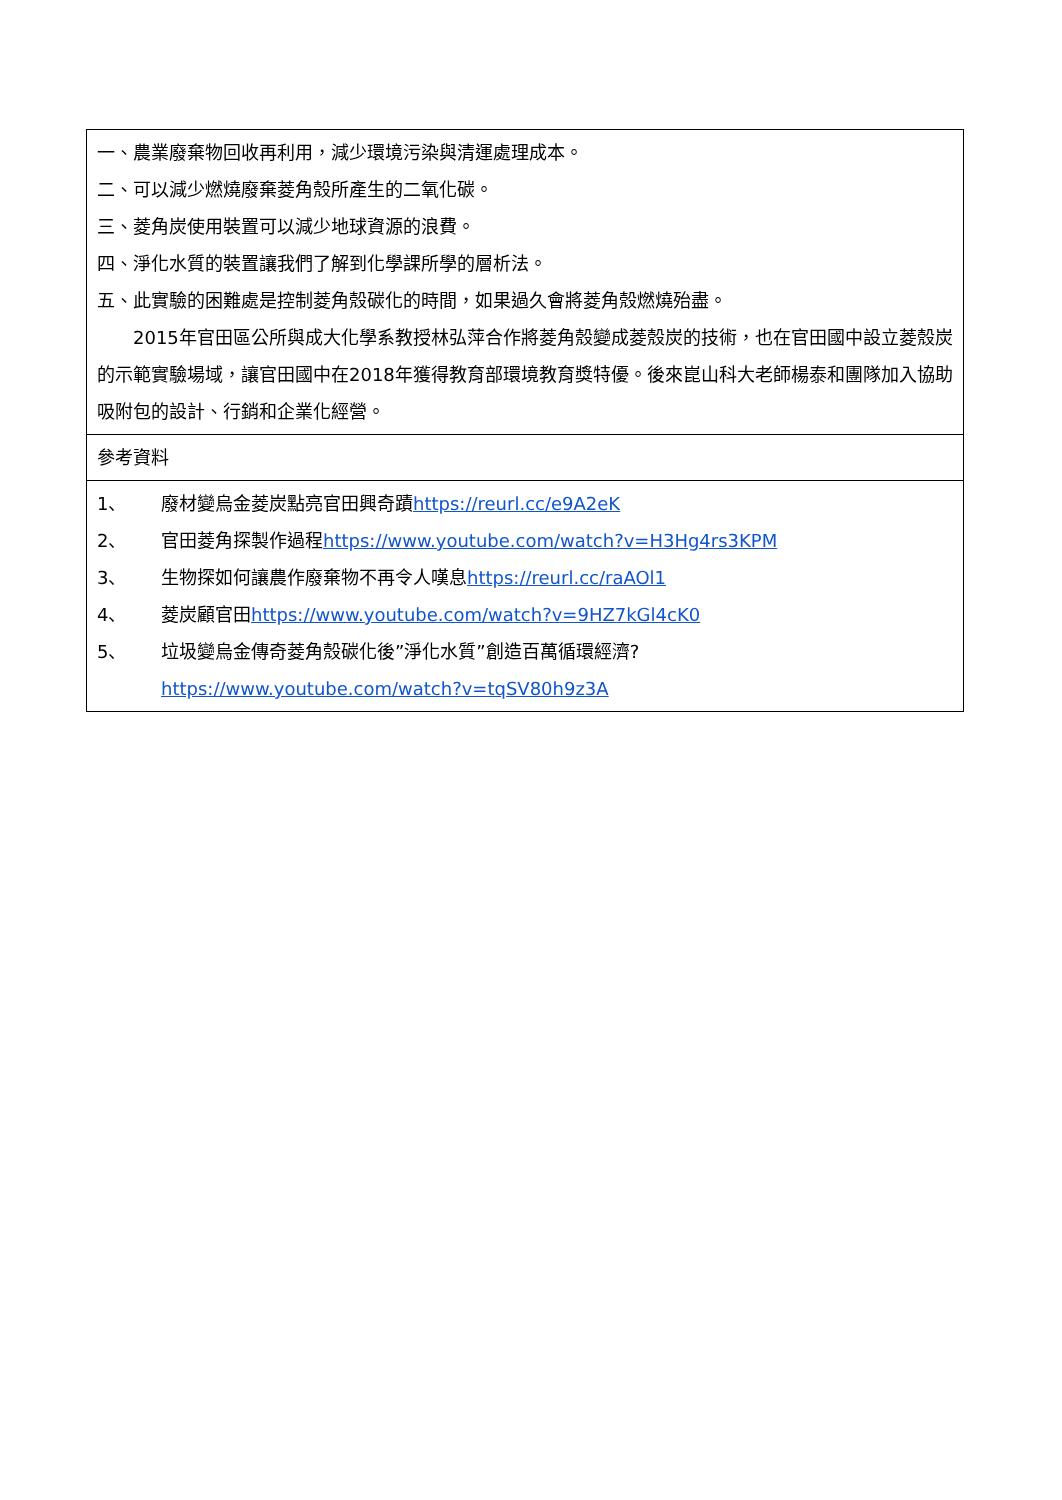| 一、農業廢棄物回收再利用，減少環境污染與清運處理成本。 二、可以減少燃燒廢棄菱角殼所產生的二氧化碳。 三、菱角炭使用裝置可以減少地球資源的浪費。 四、淨化水質的裝置讓我們了解到化學課所學的層析法。 五、此實驗的困難處是控制菱角殼碳化的時間，如果過久會將菱角殼燃燒殆盡。 2015年官田區公所與成大化學系教授林弘萍合作將菱角殼變成菱殼炭的技術，也在官田國中設立菱殼炭的示範實驗場域，讓官田國中在2018年獲得教育部環境教育獎特優。後來崑山科大老師楊泰和團隊加入協助吸附包的設計、行銷和企業化經營。 |
| 參考資料 |
| 1、 廢材變烏金菱炭點亮官田興奇蹟 https://reurl.cc/e9A2eK 2、 官田菱角探製作過程 https://www.youtube.com/watch?v=H3Hg4rs3KPM 3、 生物探如何讓農作廢棄物不再令人嘆息 https://reurl.cc/raAOl1 4、 菱炭顧官田 https://www.youtube.com/watch?v=9HZ7kGl4cK0 5、 垃圾變烏金傳奇菱角殼碳化後”淨化水質”創造百萬循環經濟? https://www.youtube.com/watch?v=tqSV80h9z3A |